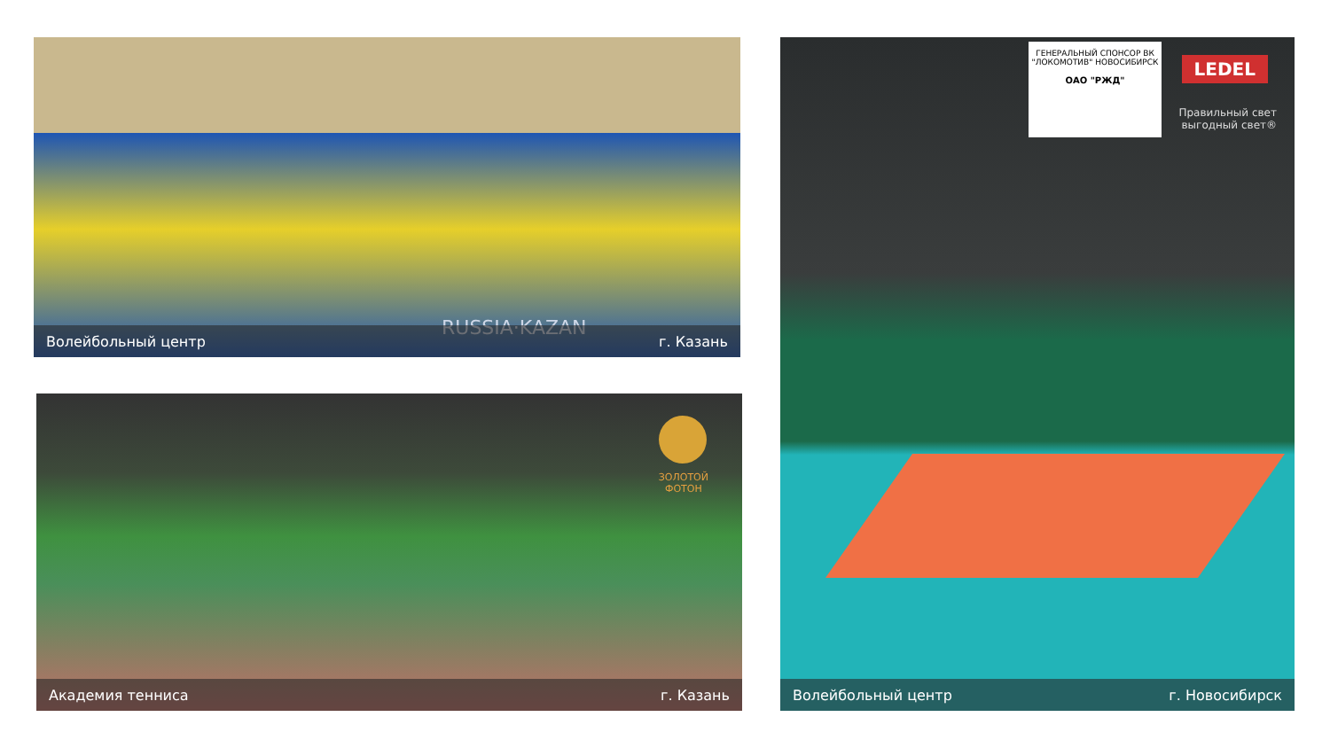RUSSIA·KAZAN
Волейбольный центр г. Казань
ЗОЛОТОЙ
ФОТОН
Академия тенниса г. Казань
ГЕНЕРАЛЬНЫЙ СПОНСОР ВК "ЛОКОМОТИВ" НОВОСИБИРСК
ОАО "РЖД"
LEDEL
Правильный свет
выгодный свет®
Волейбольный центр г. Новосибирск